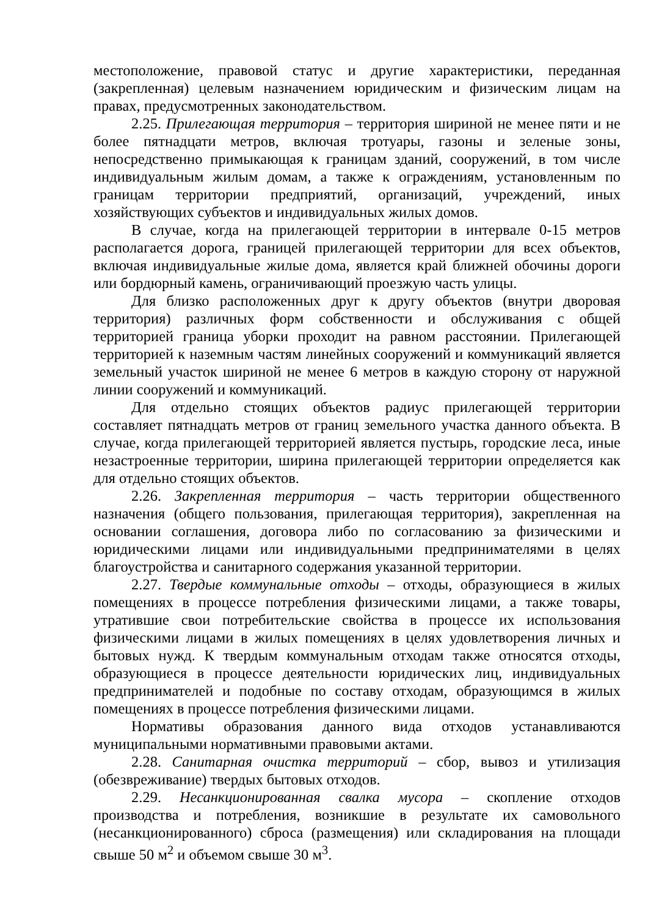местоположение, правовой статус и другие характеристики, переданная (закрепленная) целевым назначением юридическим и физическим лицам на правах, предусмотренных законодательством.
2.25. Прилегающая территория – территория шириной не менее пяти и не более пятнадцати метров, включая тротуары, газоны и зеленые зоны, непосредственно примыкающая к границам зданий, сооружений, в том числе индивидуальным жилым домам, а также к ограждениям, установленным по границам территории предприятий, организаций, учреждений, иных хозяйствующих субъектов и индивидуальных жилых домов.
В случае, когда на прилегающей территории в интервале 0-15 метров располагается дорога, границей прилегающей территории для всех объектов, включая индивидуальные жилые дома, является край ближней обочины дороги или бордюрный камень, ограничивающий проезжую часть улицы.
Для близко расположенных друг к другу объектов (внутри дворовая территория) различных форм собственности и обслуживания с общей территорией граница уборки проходит на равном расстоянии. Прилегающей территорией к наземным частям линейных сооружений и коммуникаций является земельный участок шириной не менее 6 метров в каждую сторону от наружной линии сооружений и коммуникаций.
Для отдельно стоящих объектов радиус прилегающей территории составляет пятнадцать метров от границ земельного участка данного объекта. В случае, когда прилегающей территорией является пустырь, городские леса, иные незастроенные территории, ширина прилегающей территории определяется как для отдельно стоящих объектов.
2.26. Закрепленная территория – часть территории общественного назначения (общего пользования, прилегающая территория), закрепленная на основании соглашения, договора либо по согласованию за физическими и юридическими лицами или индивидуальными предпринимателями в целях благоустройства и санитарного содержания указанной территории.
2.27. Твердые коммунальные отходы – отходы, образующиеся в жилых помещениях в процессе потребления физическими лицами, а также товары, утратившие свои потребительские свойства в процессе их использования физическими лицами в жилых помещениях в целях удовлетворения личных и бытовых нужд. К твердым коммунальным отходам также относятся отходы, образующиеся в процессе деятельности юридических лиц, индивидуальных предпринимателей и подобные по составу отходам, образующимся в жилых помещениях в процессе потребления физическими лицами.
Нормативы образования данного вида отходов устанавливаются муниципальными нормативными правовыми актами.
2.28. Санитарная очистка территорий – сбор, вывоз и утилизация (обезвреживание) твердых бытовых отходов.
2.29. Несанкционированная свалка мусора – скопление отходов производства и потребления, возникшие в результате их самовольного (несанкционированного) сброса (размещения) или складирования на площади свыше 50 м<sup>2</sup> и объемом свыше 30 м<sup>3</sup>.